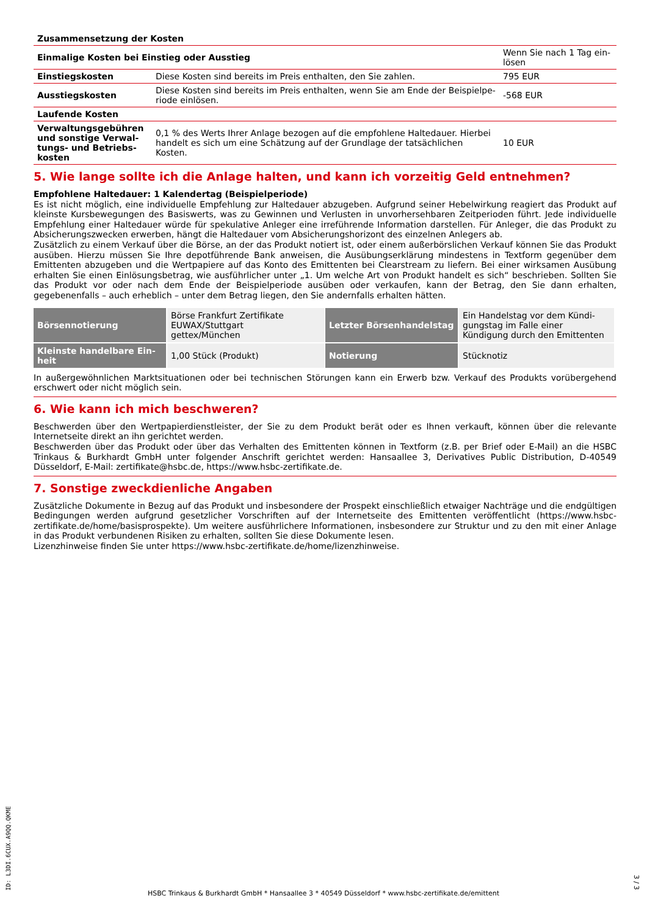| Zusammensetzung der Kosten | | |
| Einmalige Kosten bei Einstieg oder Ausstieg | | Wenn Sie nach 1 Tag ein-lösen |
| Einstiegskosten | Diese Kosten sind bereits im Preis enthalten, den Sie zahlen. | 795 EUR |
| Ausstiegskosten | Diese Kosten sind bereits im Preis enthalten, wenn Sie am Ende der Beispielpe-riode einlösen. | -568 EUR |
| Laufende Kosten | | |
| Verwaltungsgebühren und sonstige Verwal-tungs- und Betriebs-kosten | 0,1 % des Werts Ihrer Anlage bezogen auf die empfohlene Haltedauer. Hierbei handelt es sich um eine Schätzung auf der Grundlage der tatsächlichen Kosten. | 10 EUR |
5. Wie lange sollte ich die Anlage halten, und kann ich vorzeitig Geld entnehmen?
Empfohlene Haltedauer: 1 Kalendertag (Beispielperiode)
Es ist nicht möglich, eine individuelle Empfehlung zur Haltedauer abzugeben. Aufgrund seiner Hebelwirkung reagiert das Produkt auf kleinste Kursbewegungen des Basiswerts, was zu Gewinnen und Verlusten in unvorhersehbaren Zeitperioden führt. Jede individuelle Empfehlung einer Haltedauer würde für spekulative Anleger eine irreführende Information darstellen. Für Anleger, die das Produkt zu Absicherungszwecken erwerben, hängt die Haltedauer vom Absicherungshorizont des einzelnen Anlegers ab.
Zusätzlich zu einem Verkauf über die Börse, an der das Produkt notiert ist, oder einem außerbörslichen Verkauf können Sie das Produkt ausüben. Hierzu müssen Sie Ihre depotführende Bank anweisen, die Ausübungserklärung mindestens in Textform gegenüber dem Emittenten abzugeben und die Wertpapiere auf das Konto des Emittenten bei Clearstream zu liefern. Bei einer wirksamen Ausübung erhalten Sie einen Einlösungsbetrag, wie ausführlicher unter „1. Um welche Art von Produkt handelt es sich“ beschrieben. Sollten Sie das Produkt vor oder nach dem Ende der Beispielperiode ausüben oder verkaufen, kann der Betrag, den Sie dann erhalten, gegebenenfalls – auch erheblich – unter dem Betrag liegen, den Sie andernfalls erhalten hätten.
| Börsennotierung | Börse Frankfurt Zertifikate EUWAX/Stuttgart gettex/München | Letzter Börsenhandelstag | Ein Handelstag vor dem Kündi-gungstag im Falle einer Kündigung durch den Emittenten |
| Kleinste handelbare Ein-heit | 1,00 Stück (Produkt) | Notierung | Stücknotiz |
In außergewöhnlichen Marktsituationen oder bei technischen Störungen kann ein Erwerb bzw. Verkauf des Produkts vorübergehend erschwert oder nicht möglich sein.
6. Wie kann ich mich beschweren?
Beschwerden über den Wertpapierdienstleister, der Sie zu dem Produkt berät oder es Ihnen verkauft, können über die relevante Internetseite direkt an ihn gerichtet werden.
Beschwerden über das Produkt oder über das Verhalten des Emittenten können in Textform (z.B. per Brief oder E-Mail) an die HSBC Trinkaus & Burkhardt GmbH unter folgender Anschrift gerichtet werden: Hansaallee 3, Derivatives Public Distribution, D-40549 Düsseldorf, E-Mail: zertifikate@hsbc.de, https://www.hsbc-zertifikate.de.
7. Sonstige zweckdienliche Angaben
Zusätzliche Dokumente in Bezug auf das Produkt und insbesondere der Prospekt einschließlich etwaiger Nachträge und die endgültigen Bedingungen werden aufgrund gesetzlicher Vorschriften auf der Internetseite des Emittenten veröffentlicht (https://www.hsbc-zertifikate.de/home/basisprospekte). Um weitere ausführlichere Informationen, insbesondere zur Struktur und zu den mit einer Anlage in das Produkt verbundenen Risiken zu erhalten, sollten Sie diese Dokumente lesen.
Lizenzhinweise finden Sie unter https://www.hsbc-zertifikate.de/home/lizenzhinweise.
ID: L3DI.6CUX.A9QQ.QKME
HSBC Trinkaus & Burkhardt GmbH * Hansaallee 3 * 40549 Düsseldorf * www.hsbc-zertifikate.de/emittent
3 / 3